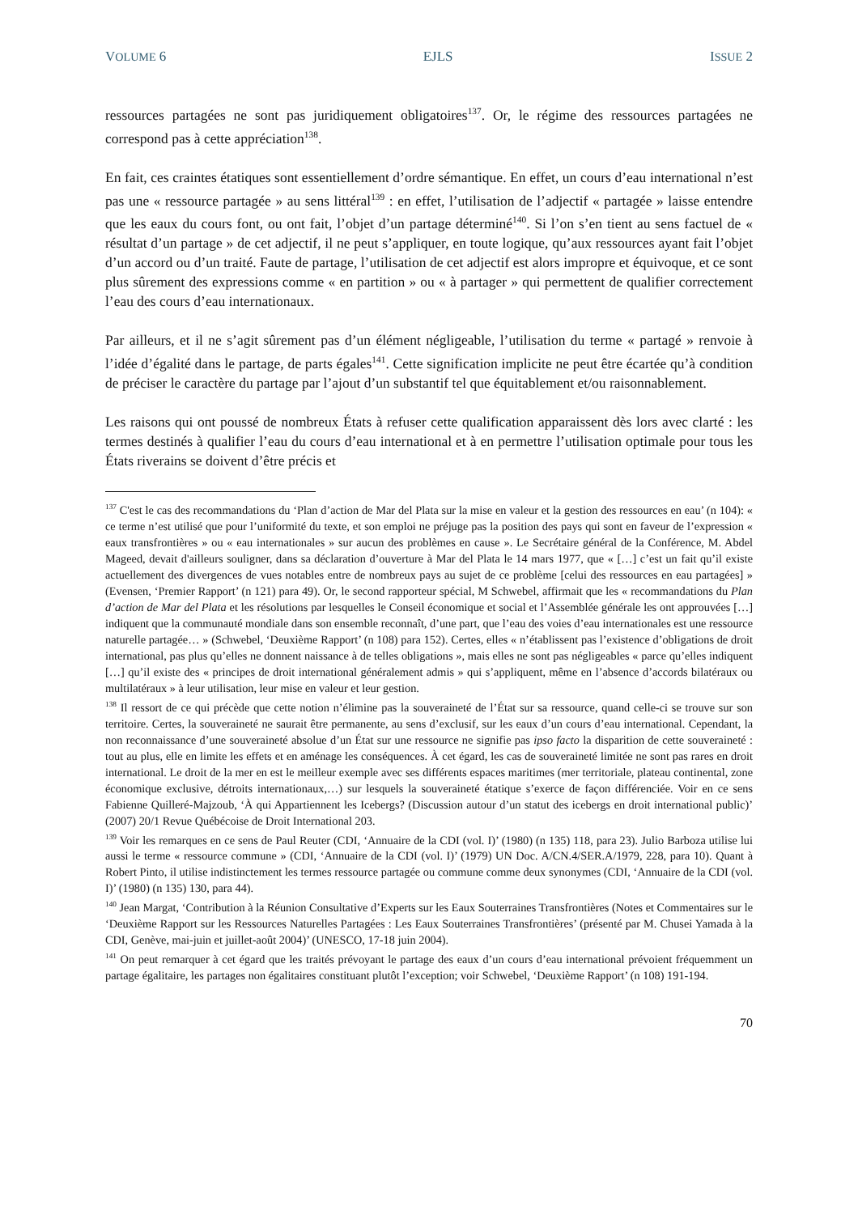VOLUME 6 EJLS ISSUE 2
ressources partagées ne sont pas juridiquement obligatoires<sup>137</sup>. Or, le régime des ressources partagées ne correspond pas à cette appréciation<sup>138</sup>.
En fait, ces craintes étatiques sont essentiellement d’ordre sémantique. En effet, un cours d’eau international n’est pas une « ressource partagée » au sens littéral<sup>139</sup> : en effet, l’utilisation de l’adjectif « partagée » laisse entendre que les eaux du cours font, ou ont fait, l’objet d’un partage déterminé<sup>140</sup>. Si l’on s’en tient au sens factuel de « résultat d’un partage » de cet adjectif, il ne peut s’appliquer, en toute logique, qu’aux ressources ayant fait l’objet d’un accord ou d’un traité. Faute de partage, l’utilisation de cet adjectif est alors impropre et équivoque, et ce sont plus sûrement des expressions comme « en partition » ou « à partager » qui permettent de qualifier correctement l’eau des cours d’eau internationaux.
Par ailleurs, et il ne s’agit sûrement pas d’un élément négligeable, l’utilisation du terme « partagé » renvoie à l’idée d’égalité dans le partage, de parts égales<sup>141</sup>. Cette signification implicite ne peut être écartée qu’à condition de préciser le caractère du partage par l’ajout d’un substantif tel que équitablement et/ou raisonnablement.
Les raisons qui ont poussé de nombreux États à refuser cette qualification apparaissent dès lors avec clarté : les termes destinés à qualifier l’eau du cours d’eau international et à en permettre l’utilisation optimale pour tous les États riverains se doivent d’être précis et
<sup>137</sup> C'est le cas des recommandations du ‘Plan d’action de Mar del Plata sur la mise en valeur et la gestion des ressources en eau’ (n 104): « ce terme n’est utilisé que pour l’uniformité du texte, et son emploi ne préjuge pas la position des pays qui sont en faveur de l’expression « eaux transfrontières » ou « eau internationales » sur aucun des problèmes en cause ». Le Secrétaire général de la Conférence, M. Abdel Mageed, devait d'ailleurs souligner, dans sa déclaration d’ouverture à Mar del Plata le 14 mars 1977, que « […] c’est un fait qu’il existe actuellement des divergences de vues notables entre de nombreux pays au sujet de ce problème [celui des ressources en eau partagées] » (Evensen, ‘Premier Rapport’ (n 121) para 49). Or, le second rapporteur spécial, M Schwebel, affirmait que les « recommandations du Plan d’action de Mar del Plata et les résolutions par lesquelles le Conseil économique et social et l’Assemblée générale les ont approuvées […] indiquent que la communauté mondiale dans son ensemble reconnaît, d’une part, que l’eau des voies d’eau internationales est une ressource naturelle partagée… » (Schwebel, ‘Deuxième Rapport’ (n 108) para 152). Certes, elles « n’établissent pas l’existence d’obligations de droit international, pas plus qu’elles ne donnent naissance à de telles obligations », mais elles ne sont pas négligeables « parce qu’elles indiquent […] qu’il existe des « principes de droit international généralement admis » qui s’appliquent, même en l’absence d’accords bilatéraux ou multilatéraux » à leur utilisation, leur mise en valeur et leur gestion.
<sup>138</sup> Il ressort de ce qui précède que cette notion n’élimine pas la souveraineté de l’État sur sa ressource, quand celle-ci se trouve sur son territoire. Certes, la souveraineté ne saurait être permanente, au sens d’exclusif, sur les eaux d’un cours d’eau international. Cependant, la non reconnaissance d’une souveraineté absolue d’un État sur une ressource ne signifie pas ipso facto la disparition de cette souveraineté : tout au plus, elle en limite les effets et en aménage les conséquences. À cet égard, les cas de souveraineté limitée ne sont pas rares en droit international. Le droit de la mer en est le meilleur exemple avec ses différents espaces maritimes (mer territoriale, plateau continental, zone économique exclusive, détroits internationaux,…) sur lesquels la souveraineté étatique s’exerce de façon différenciée. Voir en ce sens Fabienne Quilleré-Majzoub, ‘À qui Appartiennent les Icebergs? (Discussion autour d’un statut des icebergs en droit international public)’ (2007) 20/1 Revue Québécoise de Droit International 203.
<sup>139</sup> Voir les remarques en ce sens de Paul Reuter (CDI, ‘Annuaire de la CDI (vol. I)’ (1980) (n 135) 118, para 23). Julio Barboza utilise lui aussi le terme « ressource commune » (CDI, ‘Annuaire de la CDI (vol. I)’ (1979) UN Doc. A/CN.4/SER.A/1979, 228, para 10). Quant à Robert Pinto, il utilise indistinctement les termes ressource partagée ou commune comme deux synonymes (CDI, ‘Annuaire de la CDI (vol. I)’ (1980) (n 135) 130, para 44).
<sup>140</sup> Jean Margat, ‘Contribution à la Réunion Consultative d’Experts sur les Eaux Souterraines Transfrontières (Notes et Commentaires sur le ‘Deuxième Rapport sur les Ressources Naturelles Partagées : Les Eaux Souterraines Transfrontières’ (présenté par M. Chusei Yamada à la CDI, Genève, mai-juin et juillet-août 2004)’ (UNESCO, 17-18 juin 2004).
<sup>141</sup> On peut remarquer à cet égard que les traités prévoyant le partage des eaux d’un cours d’eau international prévoient fréquemment un partage égalitaire, les partages non égalitaires constituant plutôt l’exception; voir Schwebel, ‘Deuxième Rapport’ (n 108) 191-194.
70